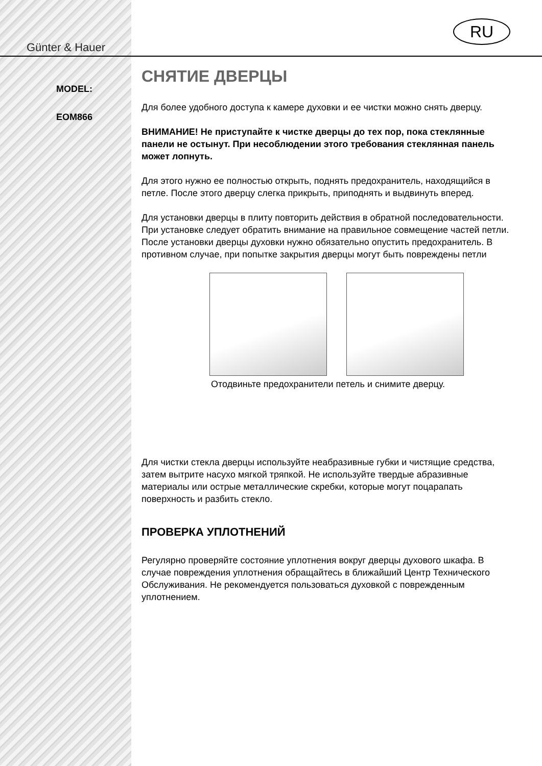Günter & Hauer
MODEL:
EOM866
RU
СНЯТИЕ ДВЕРЦЫ
Для более удобного доступа к камере духовки и ее чистки можно снять дверцу.
ВНИМАНИЕ! Не приступайте к чистке дверцы до тех пор, пока стеклянные панели не остынут. При несоблюдении этого требования стеклянная панель может лопнуть.
Для этого нужно ее полностью открыть, поднять предохранитель, находящийся в петле. После этого дверцу слегка прикрыть, приподнять и выдвинуть вперед.
Для установки дверцы в плиту повторить действия в обратной последовательности. При установке следует обратить внимание на правильное совмещение частей петли. После установки дверцы духовки нужно обязательно опустить предохранитель. В противном случае, при попытке закрытия дверцы могут быть повреждены петли
Отодвиньте предохранители петель и снимите дверцу.
Для чистки стекла дверцы используйте неабразивные губки и чистящие средства, затем вытрите насухо мягкой тряпкой. Не используйте твердые абразивные материалы или острые металлические скребки, которые могут поцарапать поверхность и разбить стекло.
ПРОВЕРКА УПЛОТНЕНИЙ
Регулярно проверяйте состояние уплотнения вокруг дверцы духового шкафа. В случае повреждения уплотнения обращайтесь в ближайший Центр Технического Обслуживания. Не рекомендуется пользоваться духовкой с поврежденным уплотнением.